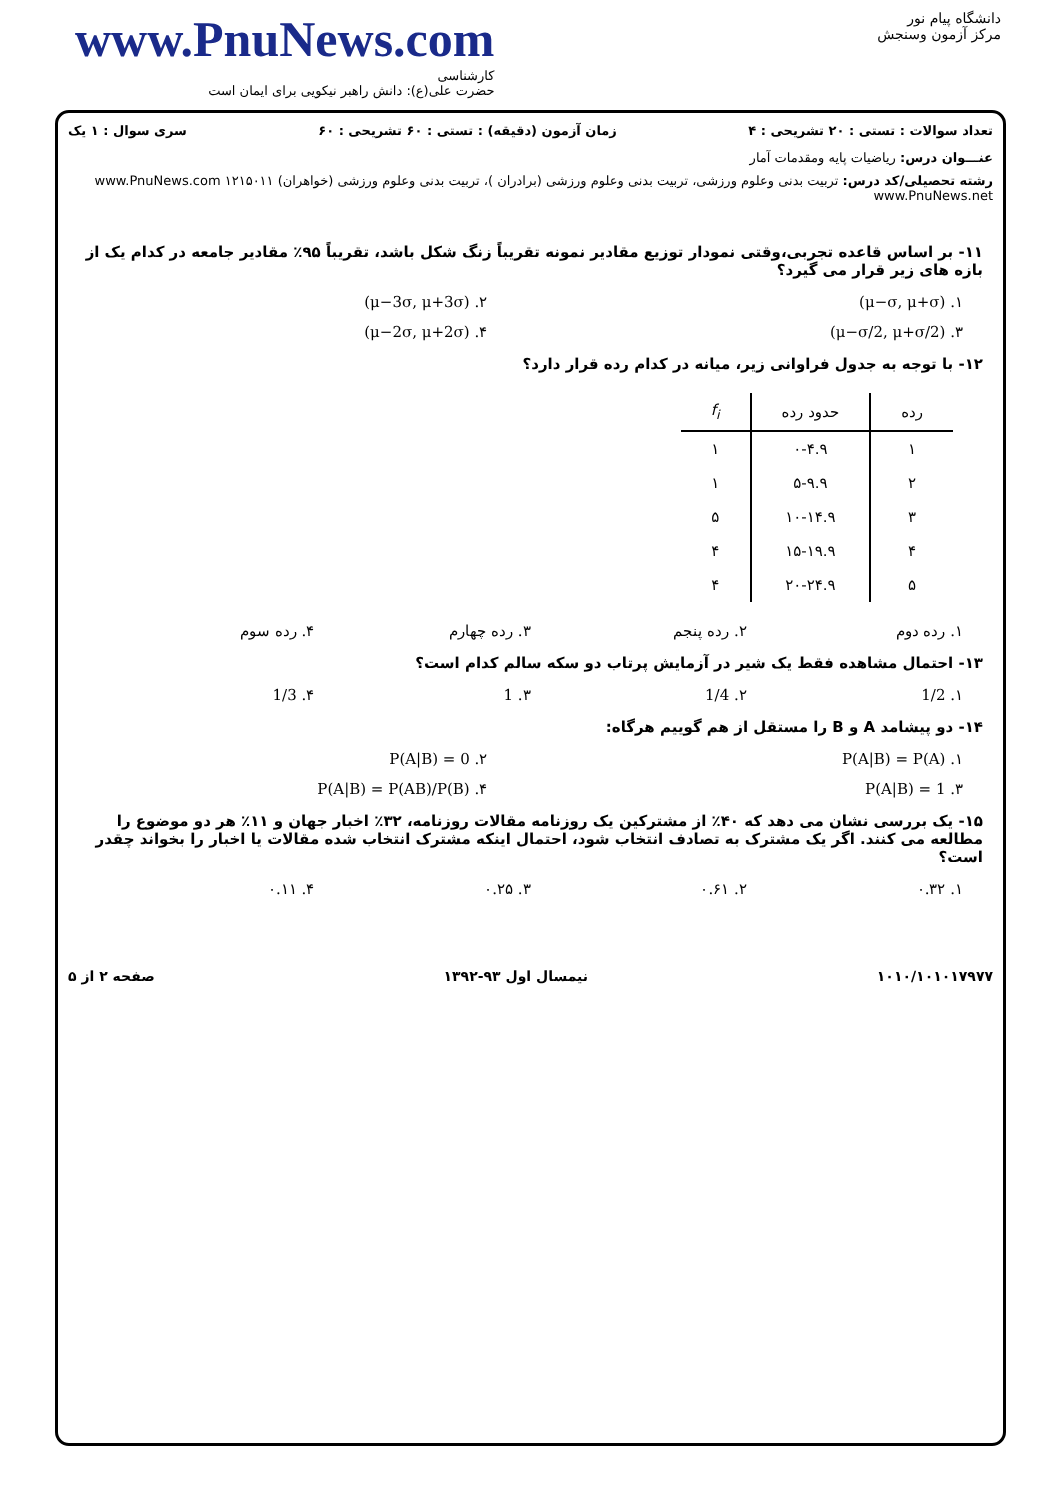www.PnuNews.com
کارشناسی
حضرت علی(ع): دانش راهبر نیکویی برای ایمان است
دانشگاه پیام نور
مرکز آزمون وسنجش
تعداد سوالات : تستی : ۲۰ تشریحی : ۴ زمان آزمون (دقیقه) : تستی : ۶۰ تشریحی : ۶۰ سری سوال : ۱ یک
عنـــوان درس: ریاضیات پایه ومقدمات آمار
رشته تحصیلی/کد درس: تربیت بدنی وعلوم ورزشی، تربیت بدنی وعلوم ورزشی (برادران )، تربیت بدنی وعلوم ورزشی (خواهران) ۱۲۱۵۰۱۱ www.PnuNews.com www.PnuNews.net
۱۱- بر اساس قاعده تجربی،وقتی نمودار توزیع مقادیر نمونه تقریباً زنگ شکل باشد، تقریباً ۹۵٪ مقادیر جامعه در کدام یک از بازه های زیر قرار می گیرد؟
۱. (μ−σ, μ+σ) ۲. (μ−3σ, μ+3σ)
۳. (μ−σ/2, μ+σ/2) ۴. (μ−2σ, μ+2σ)
۱۲- با توجه به جدول فراوانی زیر، میانه در کدام رده قرار دارد؟
| رده | حدود رده | f<sub>i</sub> |
| --- | --- | --- |
| ۱ | ۰-۴.۹ | ۱ |
| ۲ | ۵-۹.۹ | ۱ |
| ۳ | ۱۰-۱۴.۹ | ۵ |
| ۴ | ۱۵-۱۹.۹ | ۴ |
| ۵ | ۲۰-۲۴.۹ | ۴ |
۱. رده دوم ۲. رده پنجم ۳. رده چهارم ۴. رده سوم
۱۳- احتمال مشاهده فقط یک شیر در آزمایش پرتاب دو سکه سالم کدام است؟
۱. 1/2 ۲. 1/4 ۳. 1 ۴. 1/3
۱۴- دو پیشامد A و B را مستقل از هم گوییم هرگاه:
۱. P(A|B) = P(A) ۲. P(A|B) = 0
۳. P(A|B) = 1 ۴. P(A|B) = P(AB)/P(B)
۱۵- یک بررسی نشان می دهد که ۴۰٪ از مشترکین یک روزنامه مقالات روزنامه، ۳۲٪ اخبار جهان و ۱۱٪ هر دو موضوع را مطالعه می کنند. اگر یک مشترک به تصادف انتخاب شود، احتمال اینکه مشترک انتخاب شده مقالات یا اخبار را بخواند چقدر است؟
۱. ۰.۳۲ ۲. ۰.۶۱ ۳. ۰.۲۵ ۴. ۰.۱۱
۱۰۱۰/۱۰۱۰۱۷۹۷۷ نیمسال اول ۹۳-۱۳۹۲ صفحه ۲ از ۵